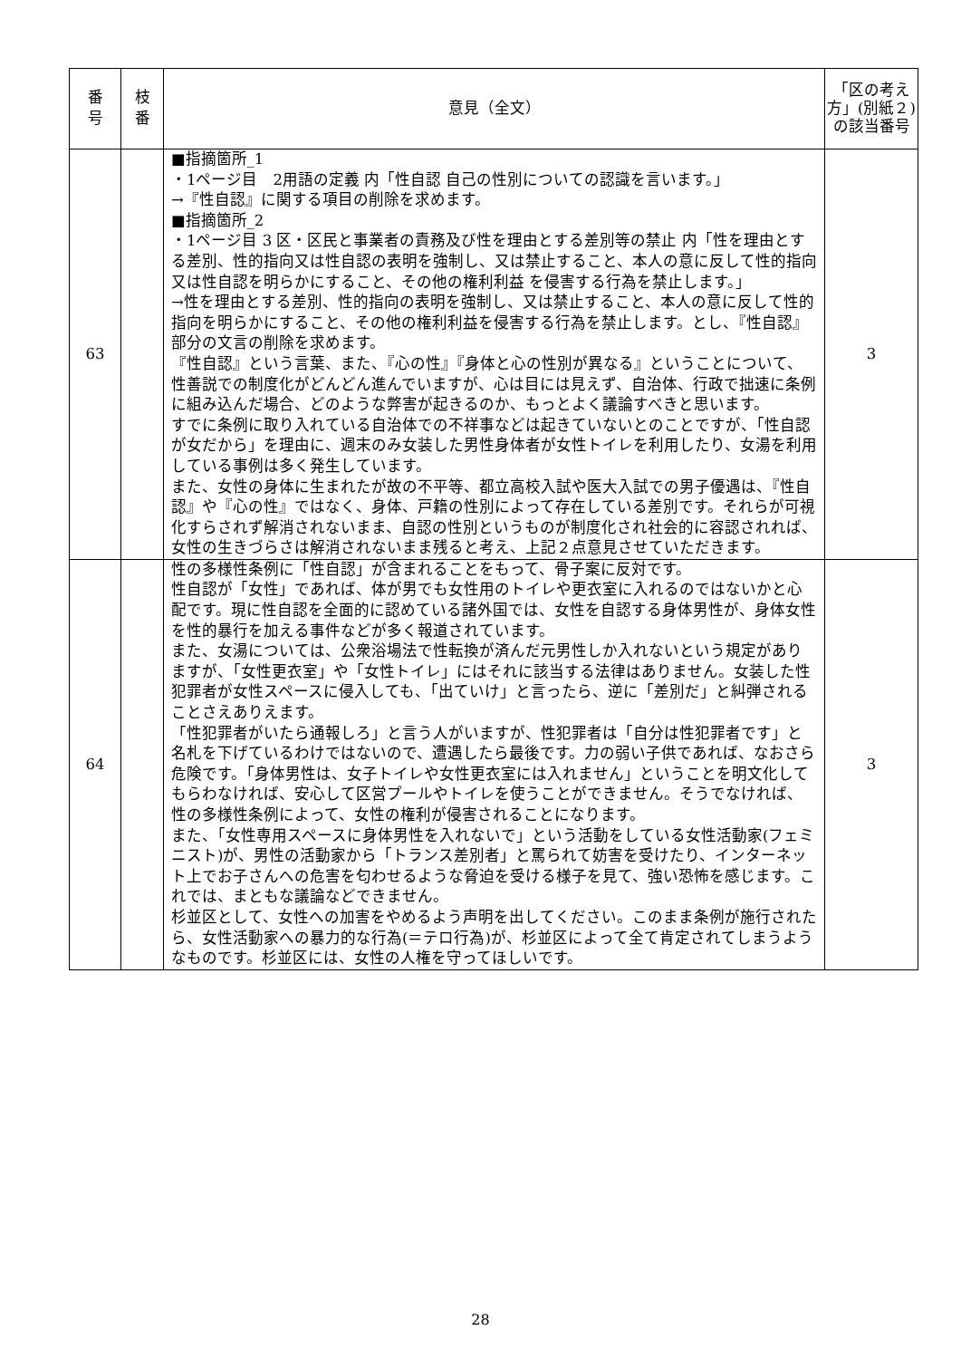| 番 号 | 枝 番 | 意見（全文） | 「区の考え方」(別紙２)の該当番号 |
| --- | --- | --- | --- |
| 63 | | ■指摘箇所_1 ・1ページ目 2用語の定義 内「性自認 自己の性別についての認識を言います。」 →『性自認』に関する項目の削除を求めます。 ■指摘箇所_2 ・1ページ目 3 区・区民と事業者の責務及び性を理由とする差別等の禁止 内「性を理由とする差別、性的指向又は性自認の表明を強制し、又は禁止すること、本人の意に反して性的指向又は性自認を明らかにすること、その他の権利利益 を侵害する行為を禁止します。」 →性を理由とする差別、性的指向の表明を強制し、又は禁止すること、本人の意に反して性的指向を明らかにすること、その他の権利利益を侵害する行為を禁止します。とし、『性自認』部分の文言の削除を求めます。 『性自認』という言葉、また、『心の性』『身体と心の性別が異なる』ということについて、性善説での制度化がどんどん進んでいますが、心は目には見えず、自治体、行政で拙速に条例に組み込んだ場合、どのような弊害が起きるのか、もっとよく議論すべきと思います。 すでに条例に取り入れている自治体での不祥事などは起きていないとのことですが、「性自認が女だから」を理由に、週末のみ女装した男性身体者が女性トイレを利用したり、女湯を利用している事例は多く発生しています。 また、女性の身体に生まれたが故の不平等、都立高校入試や医大入試での男子優遇は、『性自認』や『心の性』ではなく、身体、戸籍の性別によって存在している差別です。それらが可視化すらされず解消されないまま、自認の性別というものが制度化され社会的に容認されれば、女性の生きづらさは解消されないまま残ると考え、上記２点意見させていただきます。 | 3 |
| 64 | | 性の多様性条例に「性自認」が含まれることをもって、骨子案に反対です。 性自認が「女性」であれば、体が男でも女性用のトイレや更衣室に入れるのではないかと心配です。現に性自認を全面的に認めている諸外国では、女性を自認する身体男性が、身体女性を性的暴行を加える事件などが多く報道されています。 また、女湯については、公衆浴場法で性転換が済んだ元男性しか入れないという規定がありますが、「女性更衣室」や「女性トイレ」にはそれに該当する法律はありません。女装した性犯罪者が女性スペースに侵入しても、「出ていけ」と言ったら、逆に「差別だ」と糾弾されることさえありえます。 「性犯罪者がいたら通報しろ」と言う人がいますが、性犯罪者は「自分は性犯罪者です」と名札を下げているわけではないので、遭遇したら最後です。力の弱い子供であれば、なおさら危険です。「身体男性は、女子トイレや女性更衣室には入れません」ということを明文化してもらわなければ、安心して区営プールやトイレを使うことができません。そうでなければ、性の多様性条例によって、女性の権利が侵害されることになります。 また、「女性専用スペースに身体男性を入れないで」という活動をしている女性活動家(フェミニスト)が、男性の活動家から「トランス差別者」と罵られて妨害を受けたり、インターネット上でお子さんへの危害を匂わせるような脅迫を受ける様子を見て、強い恐怖を感じます。これでは、まともな議論などできません。 杉並区として、女性への加害をやめるよう声明を出してください。このまま条例が施行されたら、女性活動家への暴力的な行為(＝テロ行為)が、杉並区によって全て肯定されてしまうようなものです。杉並区には、女性の人権を守ってほしいです。 | 3 |
28